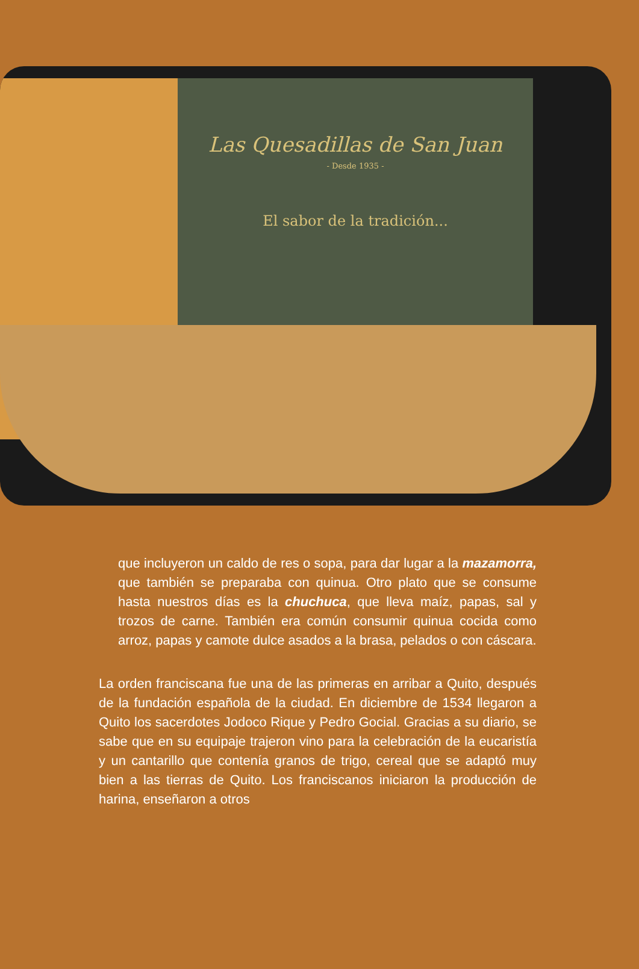Las Quesadillas de San Juan
- Desde 1935 -
El sabor de la tradición...
que incluyeron un caldo de res o sopa, para dar lugar a la mazamorra, que también se preparaba con quinua. Otro plato que se consume hasta nuestros días es la chuchuca, que lleva maíz, papas, sal y trozos de carne. También era común consumir quinua cocida como arroz, papas y camote dulce asados a la brasa, pelados o con cáscara.
La orden franciscana fue una de las primeras en arribar a Quito, después de la fundación española de la ciudad. En diciembre de 1534 llegaron a Quito los sacerdotes Jodoco Rique y Pedro Gocial. Gracias a su diario, se sabe que en su equipaje trajeron vino para la celebración de la eucaristía y un cantarillo que contenía granos de trigo, cereal que se adaptó muy bien a las tierras de Quito. Los franciscanos iniciaron la producción de harina, enseñaron a otros